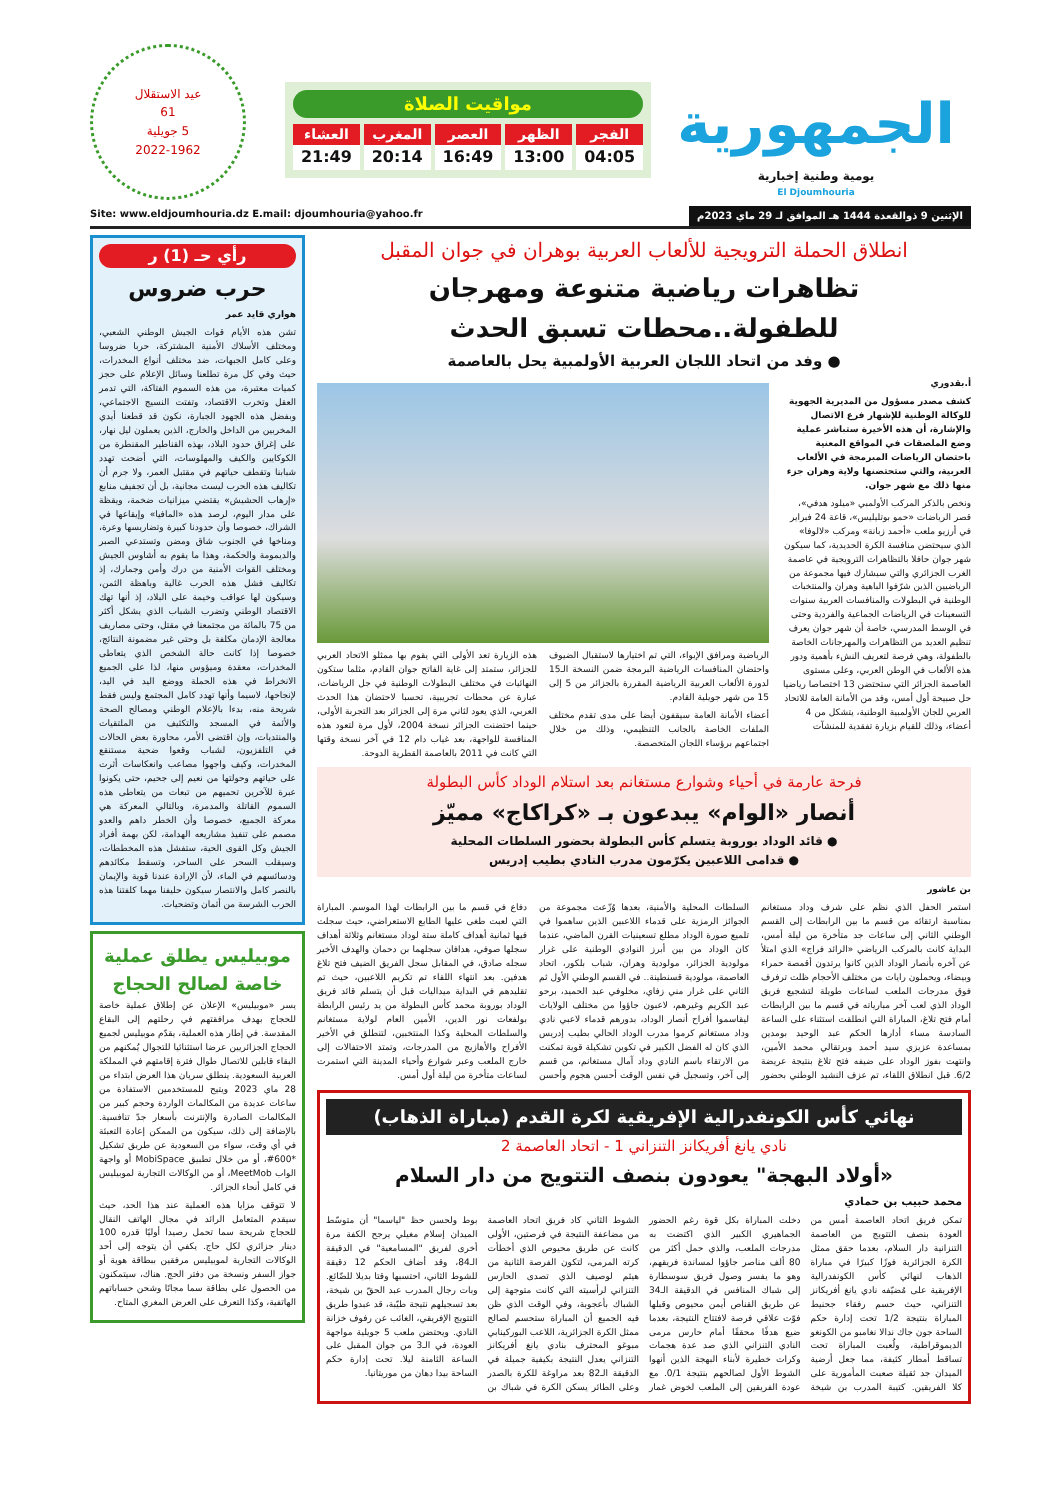الجمهورية
يومية وطنية إخبارية
El Djoumhouria
مواقيت الصلاة
الفجر
04:05
الظهر
13:00
العصر
16:49
المغرب
20:14
العشاء
21:49
عيد الاستقلال
61
5 جويلية
2022-1962
الإثنين 9 ذوالقعدة 1444 هـ الموافق لـ 29 ماي 2023م Site: www.eldjoumhouria.dz E.mail: djoumhouria@yahoo.fr
انطلاق الحملة الترويجية للألعاب العربية بوهران في جوان المقبل
تظاهرات رياضية متنوعة ومهرجان للطفولة..محطات تسبق الحدث
● وفد من اتحاد اللجان العربية الأولمبية يحل بالعاصمة
أ.بقدوري
كشف مصدر مسؤول من المديرية الجهوية للوكالة الوطنية للإشهار فرع الاتصال والإشارة، أن هذه الأخيرة ستباشر عملية وضع الملصقات في المواقع المعنية باحتضان الرياضات المبرمجة في الألعاب العربية، والتي ستحتضنها ولاية وهران جزء منها ذلك مع شهر جوان.
ونخص بالذكر المركب الأولمبي «ميلود هدفي»، قصر الرياضات «حمو بوتليليس»، قاعة 24 فبراير في أرزيو ملعب «أحمد زبانة» ومركب «لالوفا» الذي سيحتضن منافسة الكرة الحديدية، كما سيكون شهر جوان حافلا بالتظاهرات الترويجية في عاصمة الغرب الجزائري والتي سيشارك فيها مجموعة من الرياضيين الذين شرّفوا الباهية وهران والمنتخبات الوطنية في البطولات والمنافسات العربية سنوات التسعينات في الرياضات الجماعية والفردية وحتى في الوسط المدرسي، خاصة أن شهر جوان يعرف تنظيم العديد من التظاهرات والمهرجانات الخاصة بالطفولة، وهي فرصة لتعريف النشء بأهمية ودور هذه الألعاب في الوطن العربي، وعلى مستوى العاصمة الجزائر التي ستحتضن 13 اختصاصا رياضيا حل صبيحة أول أمس، وفد من الأمانة العامة للاتحاد العربي للجان الأولمبية الوطنية، يتشكل من 4 أعضاء، وذلك للقيام بزيارة تفقدية للمنشآت
الرياضية ومرافق الإيواء، التي تم اختيارها لاستقبال الضيوف واحتضان المنافسات الرياضية البرمجة ضمن النسخة الـ15 لدورة الألعاب العربية الرياضية المقررة بالجزائر من 5 إلى 15 من شهر جويلية القادم.
أعضاء الأمانة العامة سيقفون أيضا على مدى تقدم مختلف الملفات الخاصة بالجانب التنظيمي، وذلك من خلال اجتماعهم برؤساء اللجان المتخصصة.
هذه الزيارة تعد الأولى التي يقوم بها ممثلو الاتحاد العربي للجزائر، ستمتد إلى غاية الفاتح جوان القادم، مثلما ستكون النهائيات في مختلف البطولات الوطنية في جل الرياضات، عبارة عن محطات تجريبية، تحسبا لاحتضان هذا الحدث العربي، الذي يعود لثاني مرة إلى الجزائر بعد التجربة الأولى، حينما احتضنت الجزائر نسخة 2004، لأول مرة لتعود هذه المنافسة للواجهة، بعد غياب دام 12 في آخر نسخة وقتها التي كانت في 2011 بالعاصمة القطرية الدوحة.
فرحة عارمة في أحياء وشوارع مستغانم بعد استلام الوداد كأس البطولة
أنصار «الوام» يبدعون بـ «كراكاج» مميّز
● قائد الوداد بوروبة يتسلم كأس البطولة بحضور السلطات المحلية
● قدامى اللاعبين يكرّمون مدرب النادي بطيب إدريس
بن عاشور
استمر الحفل الذي نظم على شرف وداد مستغانم بمناسبة ارتقائه من قسم ما بين الرابطات إلى القسم الوطني الثاني إلى ساعات جد متأخرة من ليلة أمس، البداية كانت بالمركب الرياضي «الرائد فراج» الذي امتلأ عن آخره بأنصار الوداد الذين كانوا يرتدون أقمصة حمراء وبيضاء، ويحملون رايات من مختلف الأحجام ظلت ترفرف فوق مدرجات الملعب لساعات طويلة لتشجيع فريق الوداد الذي لعب آخر مبارياته في قسم ما بين الرابطات أمام فتح تلاغ، المباراة التي انطلقت استثناء على الساعة السادسة مساء أدارها الحكم عبد الوحيد بومدين بمساعدة عزيزي سيد أحمد وبرتقالي محمد الأمين، وانتهت بفوز الوداد على ضيفه فتح تلاغ بنتيجة عريضة 6/2. قبل انطلاق اللقاء، تم عزف النشيد الوطني بحضور السلطات المحلية والأمنية، بعدها وُزّعت مجموعة من الجوائز الرمزية على قدماء اللاعبين الذين ساهموا في تلميع صورة الوداد مطلع تسعينيات القرن الماضي، عندما كان الوداد من بين أبرز النوادي الوطنية على غرار مولودية الجزائر، مولودية وهران، شباب بلكور، اتحاد العاصمة، مولودية قسنطينة.. في القسم الوطني الأول ثم الثاني على غرار مني زفاي، مخلوفي عبد الحميد، برحو عبد الكريم وغيرهم، لاعبون جاؤوا من مختلف الولايات ليقاسموا أفراح أنصار الوداد، بدورهم قدماء لاعبي نادي وداد مستغانم كرموا مدرب الوداد الحالي بطيب إدريس الذي كان له الفضل الكبير في تكوين تشكيلة قوية تمكنت من الارتقاء باسم النادي وداد آمال مستغانم، من قسم إلى آخر، وتسجيل في نفس الوقت أحسن هجوم وأحسن دفاع في قسم ما بين الرابطات لهذا الموسم. المباراة التي لعبت طغى عليها الطابع الاستعراضي، حيث سجلت فيها ثمانية أهداف كاملة ستة لوداد مستغانم وثلاثة أهداف سجلها صوفي، هدافان سجلهما بن دحمان والهدف الأخير سجله صادق، في المقابل سجل الفريق الضيف فتح تلاغ هدفين. بعد انتهاء اللقاء تم تكريم اللاعبين، حيث تم تقليدهم في البداية ميداليات قبل أن يتسلم قائد فريق الوداد بوروبة محمد كأس البطولة من يد رئيس الرابطة بولفعات نور الدين، الأمين العام لولاية مستغانم والسلطات المحلية وكذا المنتخبين، لتنطلق في الأخير الأفراح والأهازيج من المدرجات، وتمتد الاحتفالات إلى خارج الملعب وعبر شوارع وأحياء المدينة التي استمرت لساعات متأخرة من ليلة أول أمس.
نهائي كأس الكونفدرالية الإفريقية لكرة القدم (مباراة الذهاب)
نادي يانغ أفريكانز التنزاني 1 - اتحاد العاصمة 2
«أولاد البهجة" يعودون بنصف التتويج من دار السلام
محمد حبيب بن حمادي
تمكن فريق اتحاد العاصمة أمس من العودة بنصف التتويج من العاصمة التنزانية دار السلام، بعدما حقق ممثل الكرة الجزائرية فوزًا كبيرًا في مباراة الذهاب لنهائي كأس الكونفدرالية الإفريقية على مُضيّفه نادي يانغ أفريكانز التنزاني، حيث حسم رفقاء جحنيط المباراة بنتيجة 1/2 تحت إدارة حكم الساحة جون جاك ندالا نغامبو من الكونغو الديموقراطية، ولُعبت المباراة تحت تساقط أمطار كثيفة، مما جعل أرضية الميدان جد ثقيلة صعبت المأمورية على كلا الفريقين. كتيبة المدرب بن شيخة دخلت المباراة بكل قوة رغم الحضور الجماهيري الكبير الذي اكتضت به مدرجات الملعب، والذي حمل أكثر من 80 ألف مناصر جاؤوا لمساندة فريقهم، وهو ما يفسر وصول فريق سوسطارة إلى شباك المنافس في الدقيقة الـ34 عن طريق القناص أيمن محيوص وقبلها فوّت علاقي فرصة لافتتاح النتيجة، بعدما ضيع هدفًا محققًا أمام حارس مرمى النادي التنزاني الذي صد عدة هجمات وكرات خطيرة لأبناء البهجة الذين أنهوا الشوط الأول لصالحهم بنتيجة 0/1. مع عودة الفريقين إلى الملعب لخوض غمار الشوط الثاني كاد فريق اتحاد العاصمة من مضاعفة النتيجة في فرصتين، الأولى كانت عن طريق محيوص الذي أخطأت كرته المرمى، لتكون الفرصة الثانية من هيثم لوصيف الذي تصدى الحارس التنزاني لرأسيته التي كانت متوجهة إلى الشباك بأعجوبة، وفي الوقت الذي ظن فيه الجميع أن المباراة ستحسم لصالح ممثل الكرة الجزائرية، اللاعب البوركينابي مبوغو المحترف بنادي يانغ أفريكانز التنزاني يعدل النتيجة بكيفية جميلة في الدقيقة الـ82 بعد مراوغة للكرة بالصدر وعلى الطائر يسكن الكرة في شباك بن بوط ولحسن حظ "لياسما" أن متوسّط الميدان إسلام مغيلي يرجح الكفة مرة أخرى لفريق "المسامعية" في الدقيقة الـ84، وقد أضاف الحكم 12 دقيقة للشوط الثاني، احتسبها وقتا بديلا للضّائع. وبات رجال المدرب عبد الحقّ بن شيخة، بعد تسجيلهم نتيجة طيّبة، قد عبدوا طريق التتويج الإفريقي، الغائب عن رفوف خزانة النادي. ويحتضن ملعب 5 جويلية مواجهة العودة، في الـ3 من جوان المقبل على الساعة الثامنة ليلا. تحت إدارة حكم الساحة بيدا دهان من موريتانيا.
رأي حـ (1) ر
حرب ضروس
هواري قايد عمر
تشن هذه الأيام قوات الجيش الوطني الشعبي، ومختلف الأسلاك الأمنية المشتركة، حربا ضروسا وعلى كامل الجبهات، ضد مختلف أنواع المخدرات، حيث وفي كل مرة تطلعنا وسائل الإعلام على حجز كميات معتبرة، من هذه السموم الفتاكة، التي تدمر العقل وتخرب الاقتصاد، وتفتت النسيج الاجتماعي، وبفضل هذه الجهود الجبارة، نكون قد قطعنا أيدي المخربين من الداخل والخارج، الذين يعملون ليل نهار، على إغراق حدود البلاد، بهذه القناطير المقنطرة من الكوكايين والكيف والمهلوسات، التي أضحت تهدد شبابنا وتقطف حياتهم في مقتبل العمر، ولا جرم أن تكاليف هذه الحرب ليست مجانية، بل أن تجفيف منابع «إرهاب الحشيش» يقتضي ميزانيات ضخمة، ويقظة على مدار اليوم، لرصد هذه «المافيا» وإيقاعها في الشراك، خصوصا وأن حدودنا كبيرة وتضاريسها وعرة، ومناخها في الجنوب شاق ومضن وتستدعي الصبر والديمومة والحكمة، وهذا ما يقوم به أشاوس الجيش ومختلف القوات الأمنية من درك وأمن وجمارك، إذ تكاليف فشل هذه الحرب غالية وباهظة الثمن، وسيكون لها عواقب وخيمة على البلاد، إذ أنها تهك الاقتصاد الوطني وتضرب الشباب الذي يشكل أكثر من 75 بالمائة من مجتمعنا في مقتل، وحتى مصاريف معالجة الإدمان مكلفة بل وحتى غير مضمونة النتائج، خصوصا إذا كانت حالة الشخص الذي يتعاطى المخدرات، معقدة وميؤوس منها، لذا على الجميع الانخراط في هذه الحملة ووضع اليد في اليد، لإنجاحها، لاسيما وأنها تهدد كامل المجتمع وليس فقط شريحة منه، بدءا بالإعلام الوطني ومصالح الصحة والأئمة في المسجد والتكثيف من الملتقيات والمنتديات، وإن اقتضى الأمر، محاورة بعض الحالات في التلفزيون، لشباب وقعوا ضحية مستنقع المخدرات، وكيف واجهوا مصاعب وانعكاسات أثرت على حياتهم وحولتها من نعيم إلى جحيم، حتى يكونوا عبرة للآخرين تحميهم من تبعات من يتعاطى هذه السموم القاتلة والمدمرة، وبالتالي المعركة هي معركة الجميع، خصوصا وأن الخطر داهم والعدو مصمم على تنفيذ مشاريعه الهدامة، لكن بهمة أفراد الجيش وكل القوى الحية، ستفشل هذه المخططات، وسيقلب السحر على الساحر، وتسقط مكائدهم ودسائسهم في الماء، لأن الإرادة عندنا قوية والإيمان بالنصر كامل والانتصار سيكون حليفنا مهما كلفتنا هذه الحرب الشرسة من أثمان وتضحيات.
موبيليس يطلق عملية خاصة لصالح الحجاج
يسر «موبيليس» الإعلان عن إطلاق عملية خاصة للحجاج بهدف مرافقتهم في رحلتهم إلى البقاع المقدسة. في إطار هذه العملية، يقدّم موبيليس لجميع الحجاج الجزائريين عرضا استثنائيا للتجوال يُمكنهم من البقاء قابلين للاتصال طوال فترة إقامتهم في المملكة العربية السعودية. ينطلق سريان هذا العرض ابتداء من 28 ماي 2023 ويتيح للمستخدمين الاستفادة من ساعات عديدة من المكالمات الواردة وحجم كبير من المكالمات الصادرة والإنترنت بأسعار جدّ تنافسية. بالإضافة إلى ذلك، سيكون من الممكن إعادة التعبئة في أي وقت، سواء من السعودية عن طريق تشكيل *600#، أو من خلال تطبيق MobiSpace أو واجهة الواب MeetMob، أو من الوكالات التجارية لموبيليس في كامل أنحاء الجزائر.
لا تتوقف مزايا هذه العملية عند هذا الحد، حيث سيقدم المتعامل الرائد في مجال الهاتف النقال للحجاج شريحة سما تحمل رصيدا أوليًا قدره 100 دينار جزائري لكل حاج. يكفي أن يتوجه إلى أحد الوكالات التجارية لموبيليس مرفقين ببطاقة هوية أو جواز السفر ونسخة من دفتر الحج. هناك، سيتمكنون من الحصول على بطاقة سما مجانًا وشحن حساباتهم الهاتفية، وكذا التعرف على العرض المغري المتاح.